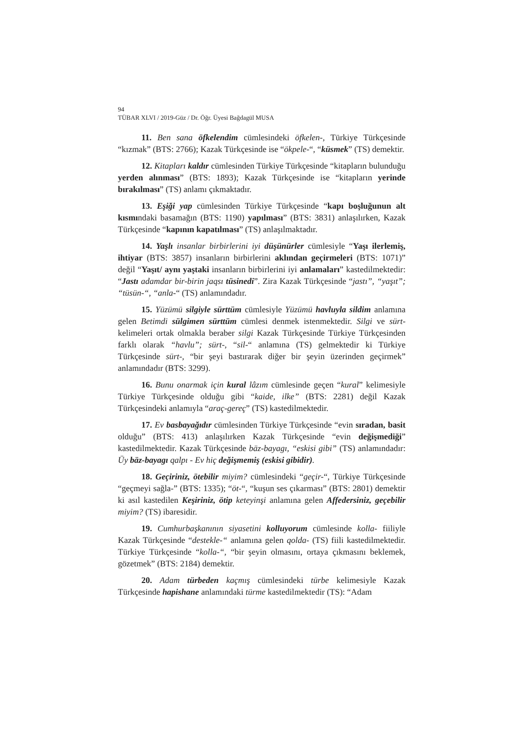94
TÜBAR XLVI / 2019-Güz / Dr. Öğr. Üyesi Bağdagül MUSA
11. Ben sana öfkelendim cümlesindeki öfkelen-, Türkiye Türkçesinde “kızmak” (BTS: 2766); Kazak Türkçesinde ise “ökpele-“, “küsmek” (TS) demektir.
12. Kitapları kaldır cümlesinden Türkiye Türkçesinde “kitapların bulunduğu yerden alınması” (BTS: 1893); Kazak Türkçesinde ise “kitapların yerinde bırakılması” (TS) anlamı çıkmaktadır.
13. Eşiği yap cümlesinden Türkiye Türkçesinde “kapı boşluğunun alt kısmındaki basamağın (BTS: 1190) yapılması” (BTS: 3831) anlaşılırken, Kazak Türkçesinde “kapının kapatılması” (TS) anlaşılmaktadır.
14. Yaşlı insanlar birbirlerini iyi düşünürler cümlesiyle “Yaşı ilerlemiş, ihtiyar (BTS: 3857) insanların birbirlerini aklından geçirmeleri (BTS: 1071)” değil “Yaşıt/ aynı yaştaki insanların birbirlerini iyi anlamaları” kastedilmektedir: “Jastı adamdar bir-birin jaqsı tüsinedi”. Zira Kazak Türkçesinde “jastı”, “yaşıt”; “tüsün-“, “anla-“ (TS) anlamındadır.
15. Yüzümü silgiyle sürttüm cümlesiyle Yüzümü havluyla sildim anlamına gelen Betimdi sülgimen sürttüm cümlesi denmek istenmektedir. Silgi ve sürt- kelimeleri ortak olmakla beraber silgi Kazak Türkçesinde Türkiye Türkçesinden farklı olarak “havlu”; sürt-, “sil-“ anlamına (TS) gelmektedir ki Türkiye Türkçesinde sürt-, “bir şeyi bastırarak diğer bir şeyin üzerinden geçirmek” anlamındadır (BTS: 3299).
16. Bunu onarmak için kural lâzım cümlesinde geçen “kural” kelimesiyle Türkiye Türkçesinde olduğu gibi “kaide, ilke” (BTS: 2281) değil Kazak Türkçesindeki anlamıyla “araç-gereç” (TS) kastedilmektedir.
17. Ev basbayağıdır cümlesinden Türkiye Türkçesinde “evin sıradan, basit olduğu” (BTS: 413) anlaşılırken Kazak Türkçesinde “evin değişmediği” kastedilmektedir. Kazak Türkçesinde bäz-bayagı, “eskisi gibi” (TS) anlamındadır: Üy bäz-bayagı qalpı - Ev hiç değişmemiş (eskisi gibidir).
18. Geçiriniz, ötebilir miyim? cümlesindeki “geçir-“, Türkiye Türkçesinde “geçmeyi sağla-” (BTS: 1335); “öt-“, “kuşun ses çıkarması” (BTS: 2801) demektir ki asıl kastedilen Keşiriniz, ötip keteyinşi anlamına gelen Affedersiniz, geçebilir miyim? (TS) ibaresidir.
19. Cumhurbaşkanının siyasetini kolluyorum cümlesinde kolla- fiiliyle Kazak Türkçesinde “destekle-“ anlamına gelen qolda- (TS) fiili kastedilmektedir. Türkiye Türkçesinde “kolla-“, “bir şeyin olmasını, ortaya çıkmasını beklemek, gözetmek” (BTS: 2184) demektir.
20. Adam türbeden kaçmış cümlesindeki türbe kelimesiyle Kazak Türkçesinde hapishane anlamındaki türme kastedilmektedir (TS): “Adam